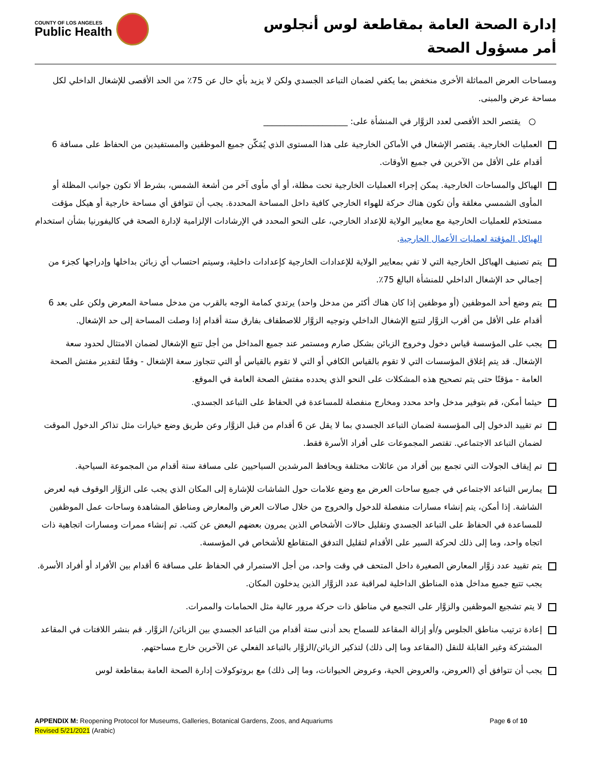COUNTY OF LOS ANGELES
Public Health
إدارة الصحة العامة بمقاطعة لوس أنجلوس
أمر مسؤول الصحة
ومساحات العرض المماثلة الأخرى منخفض بما يكفي لضمان التباعد الجسدي ولكن لا يزيد بأي حال عن 75٪ من الحد الأقصى للإشغال الداخلي لكل مساحة عرض والمبنى.
○ يقتصر الحد الأقصى لعدد الزوَّار في المنشأة على: ____________________
العمليات الخارجية. يقتصر الإشغال في الأماكن الخارجية على هذا المستوى الذي يُمَكّن جميع الموظفين والمستفيدين من الحفاظ على مسافة 6 أقدام على الأقل من الآخرين في جميع الأوقات.
الهياكل والمساحات الخارجية. يمكن إجراء العمليات الخارجية تحت مظلة، أو أي مأوى آخر من أشعة الشمس، بشرط ألا تكون جوانب المظلة أو المأوى الشمسي مغلقة وأن تكون هناك حركة للهواء الخارجي كافية داخل المساحة المحددة. يجب أن تتوافق أي مساحة خارجية أو هيكل مؤقت مستخدَم للعمليات الخارجية مع معايير الولاية للإعداد الخارجي، على النحو المحدد في الإرشادات الإلزامية لإدارة الصحة في كاليفورنيا بشأن استخدام الهياكل المؤقتة لعمليات الأعمال الخارجية.
يتم تصنيف الهياكل الخارجية التي لا تفي بمعايير الولاية للإعدادات الخارجية كإعدادات داخلية، وسيتم احتساب أي زبائن بداخلها وإدراجها كجزء من إجمالي حد الإشغال الداخلي للمنشأة البالغ 75٪.
يتم وضع أحد الموظفين (أو موظفين إذا كان هناك أكثر من مدخل واحد) يرتدي كمامة الوجه بالقرب من مدخل مساحة المعرض ولكن على بعد 6 أقدام على الأقل من أقرب الزوَّار لتتبع الإشغال الداخلي وتوجيه الزوَّار للاصطفاف بفارق ستة أقدام إذا وصلت المساحة إلى حد الإشغال.
يجب على المؤسسة قياس دخول وخروج الزبائن بشكل صارم ومستمر عند جميع المداخل من أجل تتبع الإشغال لضمان الامتثال لحدود سعة الإشغال. قد يتم إغلاق المؤسسات التي لا تقوم بالقياس الكافي أو التي لا تقوم بالقياس أو التي تتجاوز سعة الإشغال - وفقًا لتقدير مفتش الصحة العامة - مؤقتًا حتى يتم تصحيح هذه المشكلات على النحو الذي يحدده مفتش الصحة العامة في الموقع.
حيثما أمكن، قم بتوفير مدخل واحد محدد ومخارج منفصلة للمساعدة في الحفاظ على التباعد الجسدي.
تم تقييد الدخول إلى المؤسسة لضمان التباعد الجسدي بما لا يقل عن 6 أقدام من قبل الزوَّار وعن طريق وضع خيارات مثل تذاكر الدخول الموقت لضمان التباعد الاجتماعي. تقتصر المجموعات على أفراد الأسرة فقط.
تم إيقاف الجولات التي تجمع بين أفراد من عائلات مختلفة ويحافظ المرشدين السياحيين على مسافة ستة أقدام من المجموعة السياحية.
يمارس التباعد الاجتماعي في جميع ساحات العرض مع وضع علامات حول الشاشات للإشارة إلى المكان الذي يجب على الزوَّار الوقوف فيه لعرض الشاشة. إذا أمكن، يتم إنشاء مسارات منفصلة للدخول والخروج من خلال صالات العرض والمعارض ومناطق المشاهدة وساحات عمل الموظفين للمساعدة في الحفاظ على التباعد الجسدي وتقليل حالات الأشخاص الذين يمرون بعضهم البعض عن كثب. تم إنشاء ممرات ومسارات اتجاهية ذات اتجاه واحد، وما إلى ذلك لحركة السير على الأقدام لتقليل التدفق المتقاطع للأشخاص في المؤسسة.
يتم تقييد عدد زوَّار المعارض الصغيرة داخل المتحف في وقت واحد، من أجل الاستمرار في الحفاظ على مسافة 6 أقدام بين الأفراد أو أفراد الأسرة. يجب تتبع جميع مداخل هذه المناطق الداخلية لمراقبة عدد الزوَّار الذين يدخلون المكان.
لا يتم تشجيع الموظفين والزوَّار على التجمع في مناطق ذات حركة مرور عالية مثل الحمامات والممرات.
إعادة ترتيب مناطق الجلوس و/أو إزالة المقاعد للسماح بحد أدنى ستة أقدام من التباعد الجسدي بين الزبائن/ الزوَّار. قم بنشر اللافتات في المقاعد المشتركة وغير القابلة للنقل (المقاعد وما إلى ذلك) لتذكير الزبائن/الزوَّار بالتباعد الفعلي عن الآخرين خارج مساحتهم.
يجب أن تتوافق أي (العروض، والعروض الحية، وعروض الحيوانات، وما إلى ذلك) مع بروتوكولات إدارة الصحة العامة بمقاطعة لوس
Page 6 of 10 APPENDIX M: Reopening Protocol for Museums, Galleries, Botanical Gardens, Zoos, and Aquariums
Revised 5/21/2021 (Arabic)